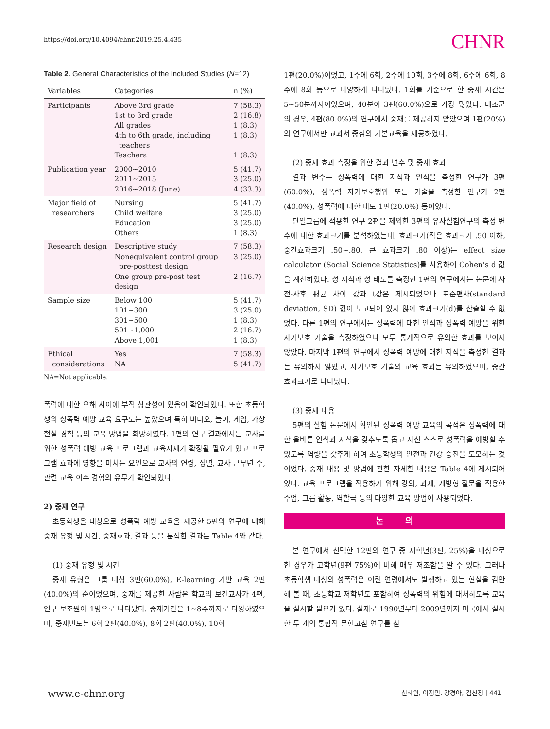https://doi.org/10.4094/chnr.2019.25.4.435 CHNR
Table 2. General Characteristics of the Included Studies (N=12)
| Variables | Categories | n (%) |
| --- | --- | --- |
| Participants | Above 3rd grade 1st to 3rd grade All grades 4th to 6th grade, including teachers Teachers | 7 (58.3) 2 (16.8) 1 (8.3) 1 (8.3) 1 (8.3) |
| Publication year | 2000~2010 2011~2015 2016~2018 (June) | 5 (41.7) 3 (25.0) 4 (33.3) |
| Major field of researchers | Nursing Child welfare Education Others | 5 (41.7) 3 (25.0) 3 (25.0) 1 (8.3) |
| Research design | Descriptive study Nonequivalent control group pre-posttest design One group pre-post test design | 7 (58.3) 3 (25.0) 2 (16.7) |
| Sample size | Below 100 101~300 301~500 501~1,000 Above 1,001 | 5 (41.7) 3 (25.0) 1 (8.3) 2 (16.7) 1 (8.3) |
| Ethical considerations | Yes NA | 7 (58.3) 5 (41.7) |
NA=Not applicable.
폭력에 대한 오해 사이에 부적 상관성이 있음이 확인되었다. 또한 초등학생의 성폭력 예방 교육 요구도는 높았으며 특히 비디오, 놀이, 게임, 가상현실 경험 등의 교육 방법을 희망하였다. 1편의 연구 결과에서는 교사를 위한 성폭력 예방 교육 프로그램과 교육자재가 확장될 필요가 있고 프로그램 효과에 영향을 미치는 요인으로 교사의 연령, 성별, 교사 근무년 수, 관련 교육 이수 경험의 유무가 확인되었다.
2) 중재 연구
초등학생을 대상으로 성폭력 예방 교육을 제공한 5편의 연구에 대해 중재 유형 및 시간, 중재효과, 결과 등을 분석한 결과는 Table 4와 같다.
(1) 중재 유형 및 시간
중재 유형은 그룹 대상 3편(60.0%), E-learning 기반 교육 2편(40.0%)의 순이었으며, 중재를 제공한 사람은 학교의 보건교사가 4편, 연구 보조원이 1명으로 나타났다. 중재기간은 1~8주까지로 다양하였으며, 중재빈도는 6회 2편(40.0%), 8회 2편(40.0%), 10회
1편(20.0%)이었고, 1주에 6회, 2주에 10회, 3주에 8회, 6주에 6회, 8주에 8회 등으로 다양하게 나타났다. 1회를 기준으로 한 중재 시간은 5~50분까지이었으며, 40분이 3편(60.0%)으로 가장 많았다. 대조군의 경우, 4편(80.0%)의 연구에서 중재를 제공하지 않았으며 1편(20%)의 연구에서만 교과서 중심의 기본교육을 제공하였다.
(2) 중재 효과 측정을 위한 결과 변수 및 중재 효과
결과 변수는 성폭력에 대한 지식과 인식을 측정한 연구가 3편(60.0%), 성폭력 자기보호행위 또는 기술을 측정한 연구가 2편(40.0%), 성폭력에 대한 태도 1편(20.0%) 등이었다.
단일그룹에 적용한 연구 2편을 제외한 3편의 유사실험연구의 측정 변수에 대한 효과크기를 분석하였는데, 효과크기(작은 효과크기 .50 이하, 중간효과크기 .50~.80, 큰 효과크기 .80 이상)는 effect size calculator (Social Science Statistics)를 사용하여 Cohen's d 값을 계산하였다. 성 지식과 성 태도를 측정한 1편의 연구에서는 논문에 사전-사후 평균 차이 값과 t값은 제시되었으나 표준편차(standard deviation, SD) 값이 보고되어 있지 않아 효과크기(d)를 산출할 수 없었다. 다른 1편의 연구에서는 성폭력에 대한 인식과 성폭력 예방을 위한 자기보호 기술을 측정하였으나 모두 통계적으로 유의한 효과를 보이지 않았다. 마지막 1편의 연구에서 성폭력 예방에 대한 지식을 측정한 결과는 유의하지 않았고, 자기보호 기술의 교육 효과는 유의하였으며, 중간 효과크기로 나타났다.
(3) 중재 내용
5편의 실험 논문에서 확인된 성폭력 예방 교육의 목적은 성폭력에 대한 올바른 인식과 지식을 갖추도록 돕고 자신 스스로 성폭력을 예방할 수 있도록 역량을 갖추게 하여 초등학생의 안전과 건강 증진을 도모하는 것이었다. 중재 내용 및 방법에 관한 자세한 내용은 Table 4에 제시되어 있다. 교육 프로그램을 적용하기 위해 강의, 과제, 개방형 질문을 적용한 수업, 그룹 활동, 역할극 등의 다양한 교육 방법이 사용되었다.
논 의
본 연구에서 선택한 12편의 연구 중 저학년(3편, 25%)을 대상으로 한 경우가 고학년(9편 75%)에 비해 매우 저조함을 알 수 있다. 그러나 초등학생 대상의 성폭력은 어린 연령에서도 발생하고 있는 현실을 감안해 볼 때, 초등학교 저학년도 포함하여 성폭력의 위험에 대처하도록 교육을 실시할 필요가 있다. 실제로 1990년부터 2009년까지 미국에서 실시한 두 개의 통합적 문헌고찰 연구를 살
www.e-chnr.org
신혜원, 이정민, 강경아, 김신정 | 441